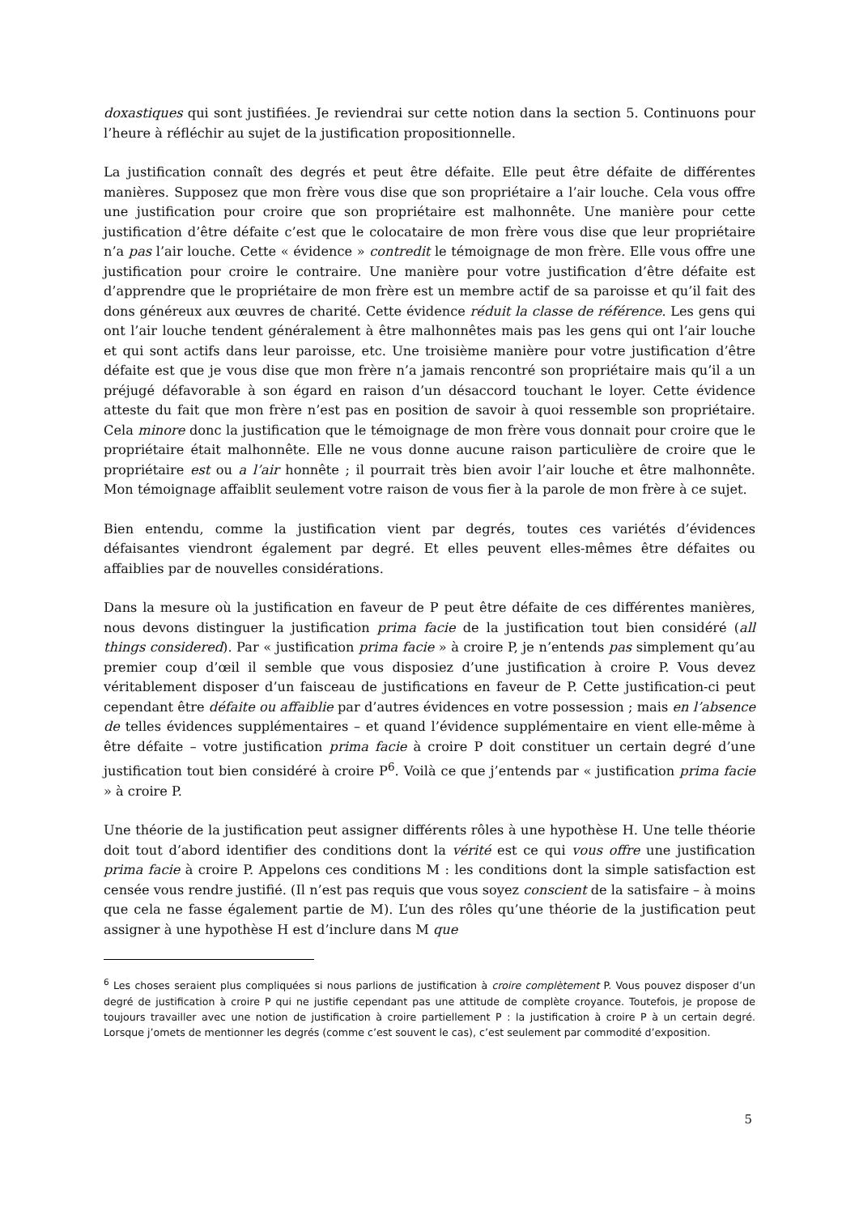doxastiques qui sont justifiées. Je reviendrai sur cette notion dans la section 5. Continuons pour l’heure à réfléchir au sujet de la justification propositionnelle.
La justification connaît des degrés et peut être défaite. Elle peut être défaite de différentes manières. Supposez que mon frère vous dise que son propriétaire a l’air louche. Cela vous offre une justification pour croire que son propriétaire est malhonnête. Une manière pour cette justification d’être défaite c’est que le colocataire de mon frère vous dise que leur propriétaire n’a pas l’air louche. Cette « évidence » contredit le témoignage de mon frère. Elle vous offre une justification pour croire le contraire. Une manière pour votre justification d’être défaite est d’apprendre que le propriétaire de mon frère est un membre actif de sa paroisse et qu’il fait des dons généreux aux œuvres de charité. Cette évidence réduit la classe de référence. Les gens qui ont l’air louche tendent généralement à être malhonnêtes mais pas les gens qui ont l’air louche et qui sont actifs dans leur paroisse, etc. Une troisième manière pour votre justification d’être défaite est que je vous dise que mon frère n’a jamais rencontré son propriétaire mais qu’il a un préjugé défavorable à son égard en raison d’un désaccord touchant le loyer. Cette évidence atteste du fait que mon frère n’est pas en position de savoir à quoi ressemble son propriétaire. Cela minore donc la justification que le témoignage de mon frère vous donnait pour croire que le propriétaire était malhonnête. Elle ne vous donne aucune raison particulière de croire que le propriétaire est ou a l’air honnête ; il pourrait très bien avoir l’air louche et être malhonnête. Mon témoignage affaiblit seulement votre raison de vous fier à la parole de mon frère à ce sujet.
Bien entendu, comme la justification vient par degrés, toutes ces variétés d’évidences défaisantes viendront également par degré. Et elles peuvent elles-mêmes être défaites ou affaiblies par de nouvelles considérations.
Dans la mesure où la justification en faveur de P peut être défaite de ces différentes manières, nous devons distinguer la justification prima facie de la justification tout bien considéré (all things considered). Par « justification prima facie » à croire P, je n’entends pas simplement qu’au premier coup d’œil il semble que vous disposiez d’une justification à croire P. Vous devez véritablement disposer d’un faisceau de justifications en faveur de P. Cette justification-ci peut cependant être défaite ou affaiblie par d’autres évidences en votre possession ; mais en l’absence de telles évidences supplémentaires – et quand l’évidence supplémentaire en vient elle-même à être défaite – votre justification prima facie à croire P doit constituer un certain degré d’une justification tout bien considéré à croire P<sup>6</sup>. Voilà ce que j’entends par « justification prima facie » à croire P.
Une théorie de la justification peut assigner différents rôles à une hypothèse H. Une telle théorie doit tout d’abord identifier des conditions dont la vérité est ce qui vous offre une justification prima facie à croire P. Appelons ces conditions M : les conditions dont la simple satisfaction est censée vous rendre justifié. (Il n’est pas requis que vous soyez conscient de la satisfaire – à moins que cela ne fasse également partie de M). L’un des rôles qu’une théorie de la justification peut assigner à une hypothèse H est d’inclure dans M que
<sup>6</sup> Les choses seraient plus compliquées si nous parlions de justification à croire complètement P. Vous pouvez disposer d’un degré de justification à croire P qui ne justifie cependant pas une attitude de complète croyance. Toutefois, je propose de toujours travailler avec une notion de justification à croire partiellement P : la justification à croire P à un certain degré. Lorsque j’omets de mentionner les degrés (comme c’est souvent le cas), c’est seulement par commodité d’exposition.
5